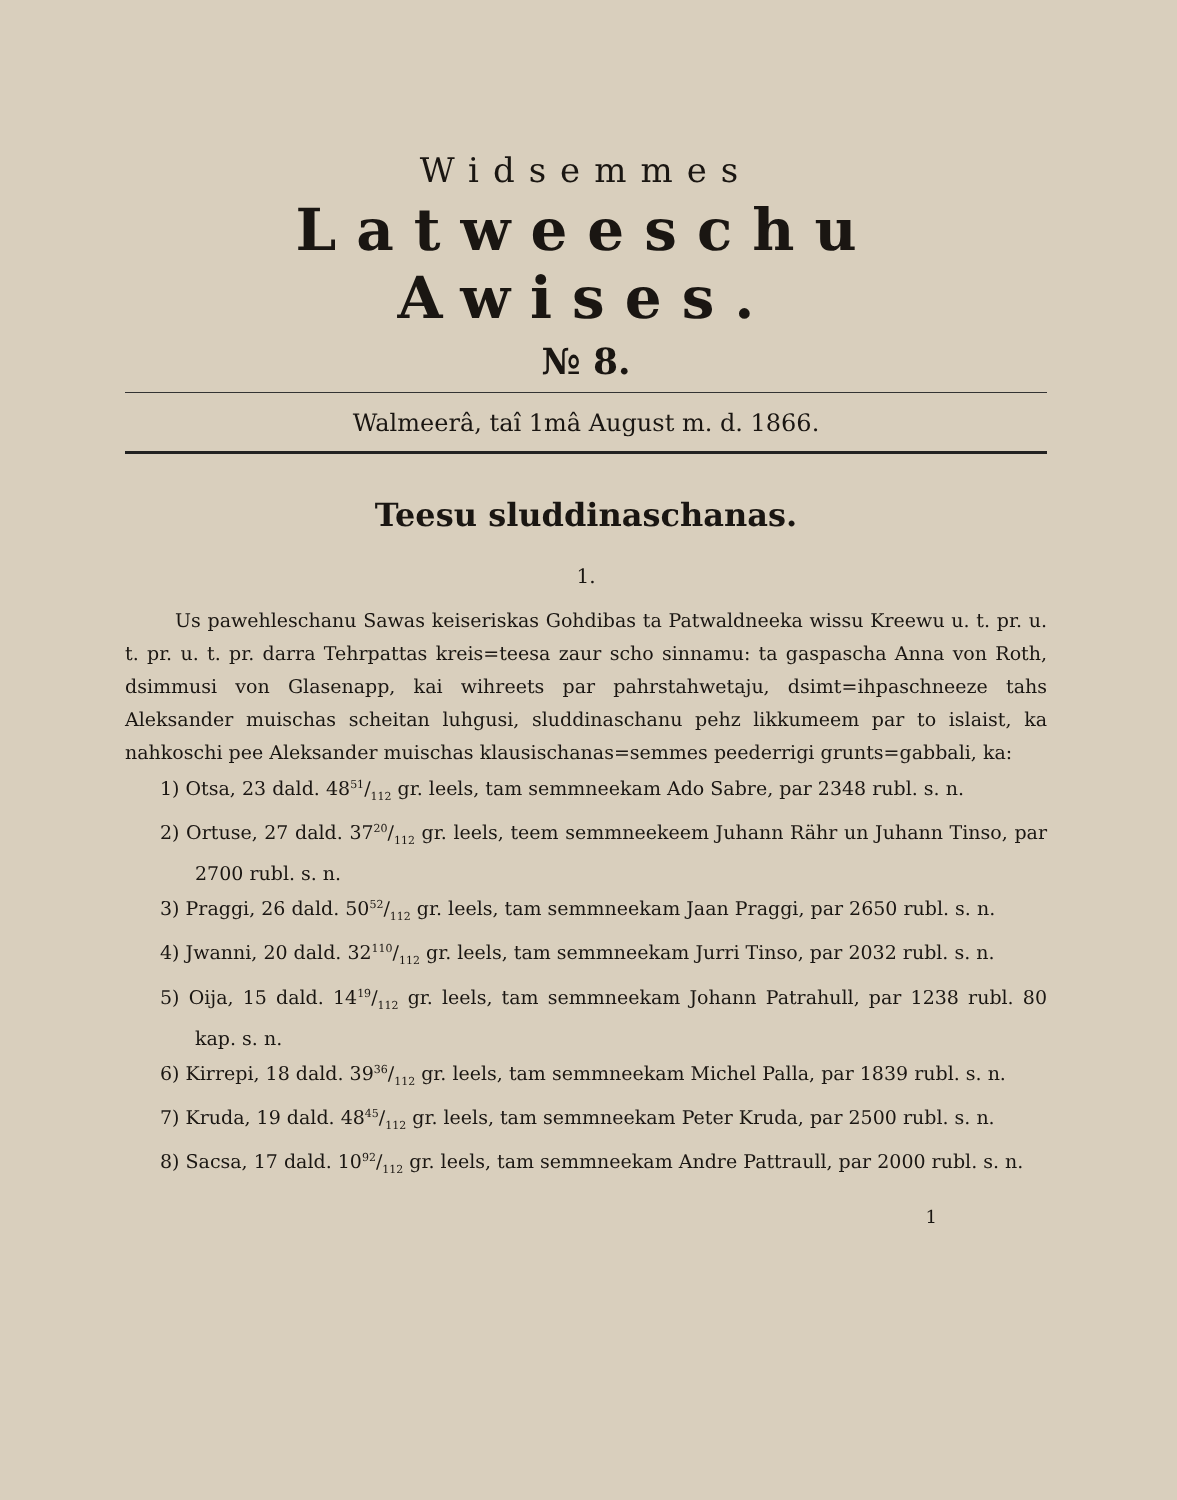Widsemmes
Latweeschu Awises.
№ 8.
Walmeerâ, taî 1mâ August m. d. 1866.
Teesu sluddinaschanas.
1.
Us pawehleschanu Sawas keiseriskas Gohdibas ta Patwaldneeka wissu Kreewu u. t. pr. u. t. pr. u. t. pr. darra Tehrpattas kreis=teesa zaur scho sinnamu: ta gaspascha Anna von Roth, dsimmusi von Glasenapp, kai wihreets par pahrstahwetaju, dsimt=ihpaschneeze tahs Aleksander muischas scheitan luhgusi, sluddinaschanu pehz likkumeem par to islaist, ka nahkoschi pee Aleksander muischas klausischanas=semmes peederrigi grunts=gabbali, ka:
1) Otsa, 23 dald. 4851/112 gr. leels, tam semmneekam Ado Sabre, par 2348 rubl. s. n.
2) Ortuse, 27 dald. 3720/112 gr. leels, teem semmneekeem Juhann Rähr un Juhann Tinso, par 2700 rubl. s. n.
3) Praggi, 26 dald. 5052/112 gr. leels, tam semmneekam Jaan Praggi, par 2650 rubl. s. n.
4) Jwanni, 20 dald. 32110/112 gr. leels, tam semmneekam Jurri Tinso, par 2032 rubl. s. n.
5) Oija, 15 dald. 1419/112 gr. leels, tam semmneekam Johann Patrahull, par 1238 rubl. 80 kap. s. n.
6) Kirrepi, 18 dald. 3936/112 gr. leels, tam semmneekam Michel Palla, par 1839 rubl. s. n.
7) Kruda, 19 dald. 4845/112 gr. leels, tam semmneekam Peter Kruda, par 2500 rubl. s. n.
8) Sacsa, 17 dald. 1092/112 gr. leels, tam semmneekam Andre Pattraull, par 2000 rubl. s. n.
1